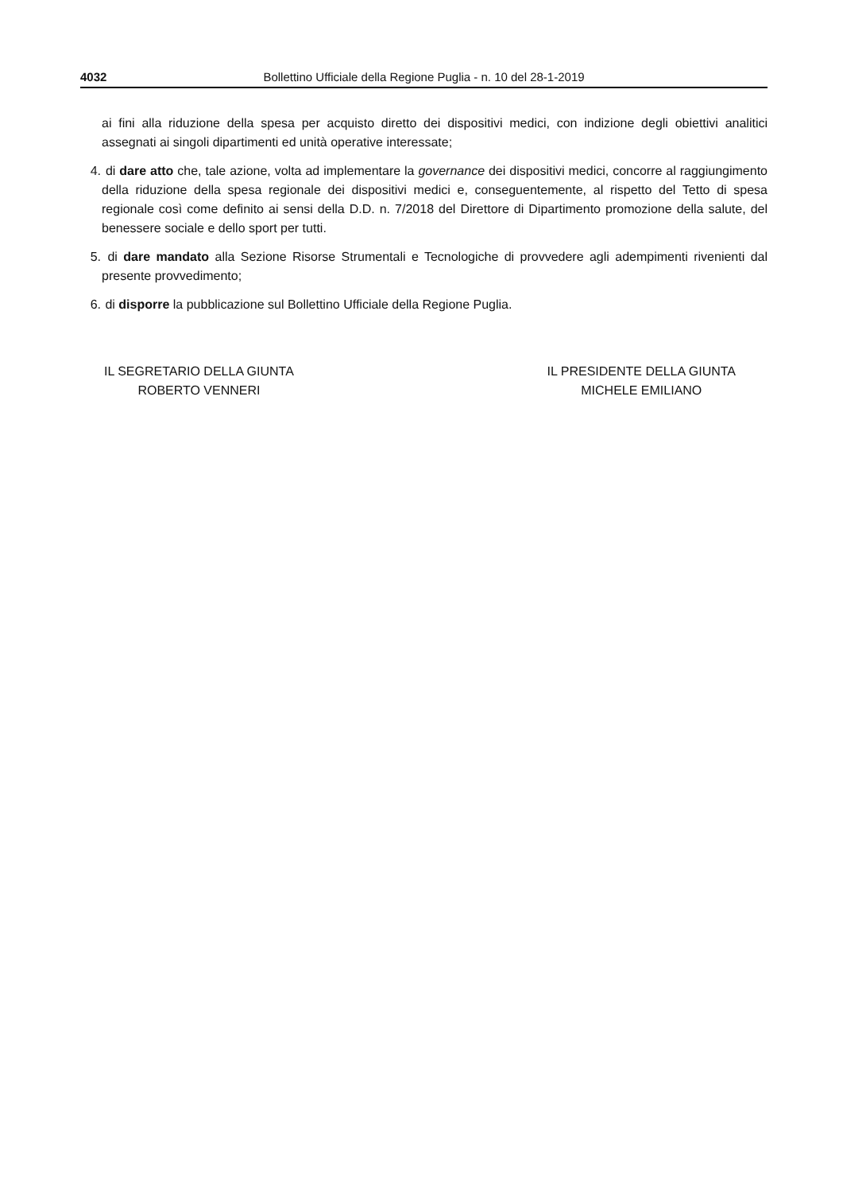4032 Bollettino Ufficiale della Regione Puglia - n. 10 del 28-1-2019
ai fini alla riduzione della spesa per acquisto diretto dei dispositivi medici, con indizione degli obiettivi analitici assegnati ai singoli dipartimenti ed unità operative interessate;
4. di dare atto che, tale azione, volta ad implementare la governance dei dispositivi medici, concorre al raggiungimento della riduzione della spesa regionale dei dispositivi medici e, conseguentemente, al rispetto del Tetto di spesa regionale così come definito ai sensi della D.D. n. 7/2018 del Direttore di Dipartimento promozione della salute, del benessere sociale e dello sport per tutti.
5. di dare mandato alla Sezione Risorse Strumentali e Tecnologiche di provvedere agli adempimenti rivenienti dal presente provvedimento;
6. di disporre la pubblicazione sul Bollettino Ufficiale della Regione Puglia.
IL SEGRETARIO DELLA GIUNTA
ROBERTO VENNERI
IL PRESIDENTE DELLA GIUNTA
MICHELE EMILIANO